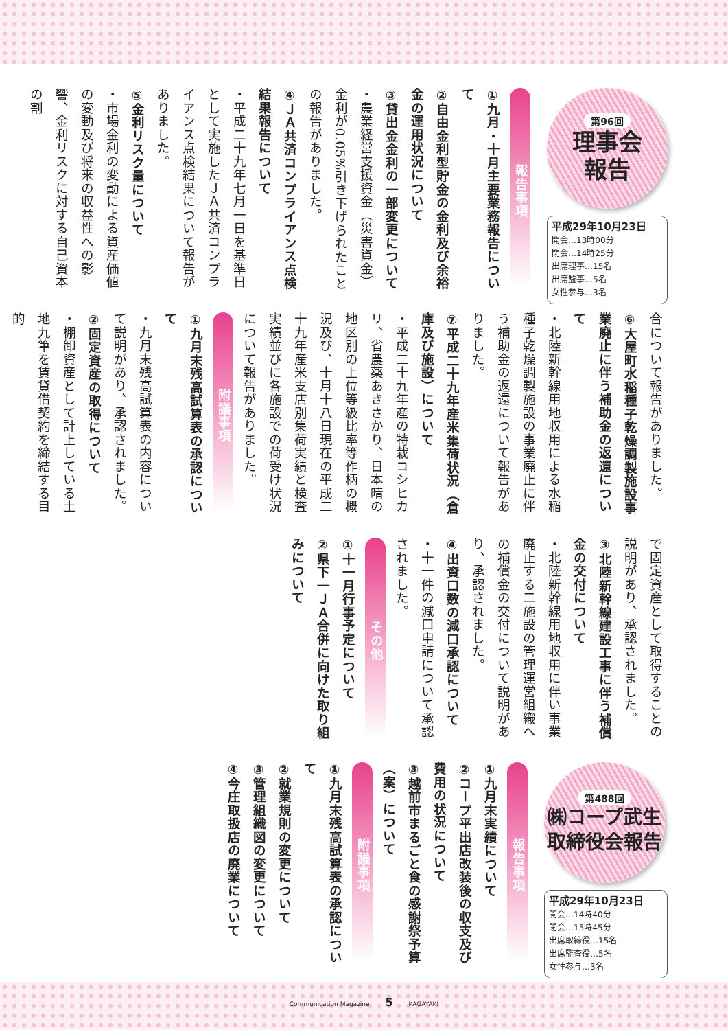第96回
理事会
報告
平成29年10月23日
開会…13時00分
閉会…14時25分
出席理事…15名
出席監事…5名
女性参与…3名
報告事項
①九月・十月主要業務報告について
②自由金利型貯金の金利及び余裕金の運用状況について
③貸出金金利の一部変更について
・農業経営支援資金（災害資金）金利が0.05%引き下げられたことの報告がありました。
④ＪＡ共済コンプライアンス点検結果報告について
・平成二十九年七月一日を基準日として実施したＪＡ共済コンプライアンス点検結果について報告がありました。
⑤金利リスク量について
・市場金利の変動による資産価値の変動及び将来の収益性への影響、金利リスクに対する自己資本の割
合について報告がありました。
⑥大屋町水稲種子乾燥調製施設事業廃止に伴う補助金の返還について
・北陸新幹線用地収用による水稲種子乾燥調製施設の事業廃止に伴う補助金の返還について報告がありました。
⑦平成二十九年産米集荷状況（倉庫及び施設）について
・平成二十九年産の特栽コシヒカリ、省農薬あきさかり、日本晴の地区別の上位等級比率等作柄の概況及び、十月十八日現在の平成二十九年産米支店別集荷実績と検査実績並びに各施設での荷受け状況について報告がありました。
附議事項
①九月末残高試算表の承認について
・九月末残高試算表の内容について説明があり、承認されました。
②固定資産の取得について
・棚卸資産として計上している土地九筆を賃貸借契約を締結する目的
で固定資産として取得することの説明があり、承認されました。
③北陸新幹線建設工事に伴う補償金の交付について
・北陸新幹線用地収用に伴い事業廃止する二施設の管理運営組織への補償金の交付について説明があり、承認されました。
④出資口数の減口承認について
・十一件の減口申請について承認されました。
その他
①十一月行事予定について
②県下一ＪＡ合併に向けた取り組みについて
第488回
㈱コープ武生
取締役会報告
平成29年10月23日
開会…14時40分
閉会…15時45分
出席取締役…15名
出席監査役…5名
女性参与…3名
報告事項
①九月末実績について
②コープ平出店改装後の収支及び費用の状況について
③越前市まるごと食の感謝祭予算（案）について
附議事項
①九月末残高試算表の承認について
②就業規則の変更について
③管理組織図の変更について
④今庄取扱店の廃業について
Communication Magazine 5 KAGAYAKI